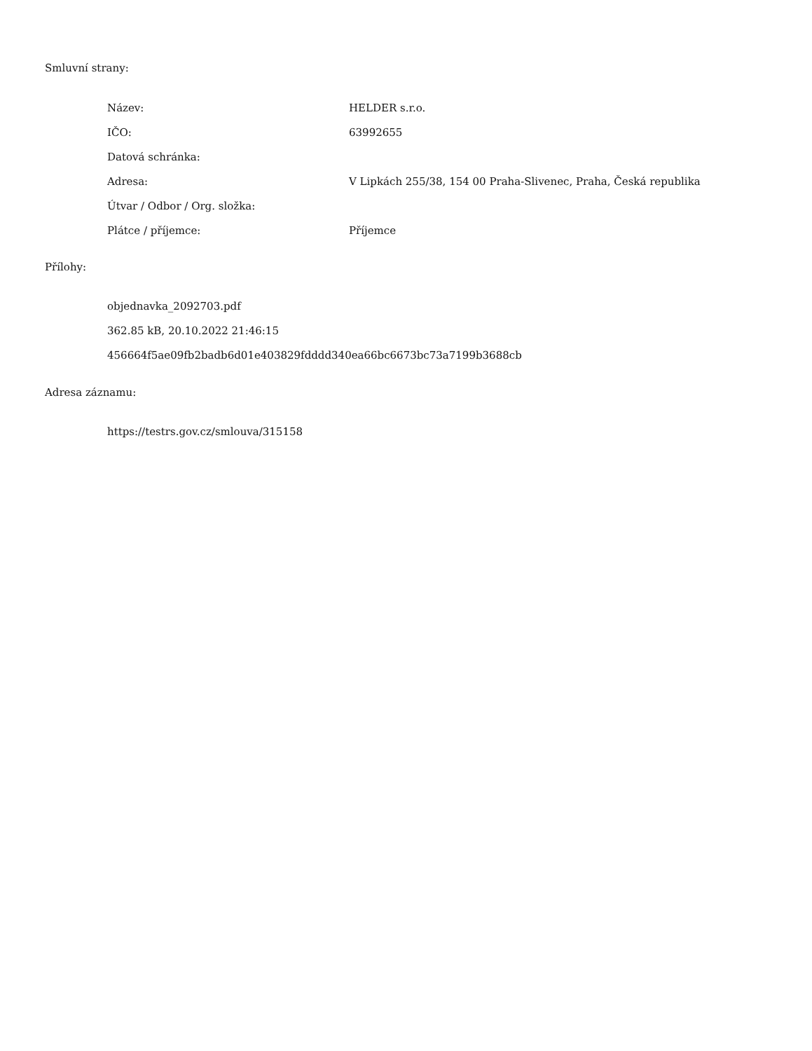Smluvní strany:
| Název: | HELDER s.r.o. |
| IČO: | 63992655 |
| Datová schránka: | |
| Adresa: | V Lipkách 255/38, 154 00 Praha-Slivenec, Praha, Česká republika |
| Útvar / Odbor / Org. složka: | |
| Plátce / příjemce: | Příjemce |
Přílohy:
objednavka_2092703.pdf
362.85 kB, 20.10.2022 21:46:15
456664f5ae09fb2badb6d01e403829fdddd340ea66bc6673bc73a7199b3688cb
Adresa záznamu:
https://testrs.gov.cz/smlouva/315158